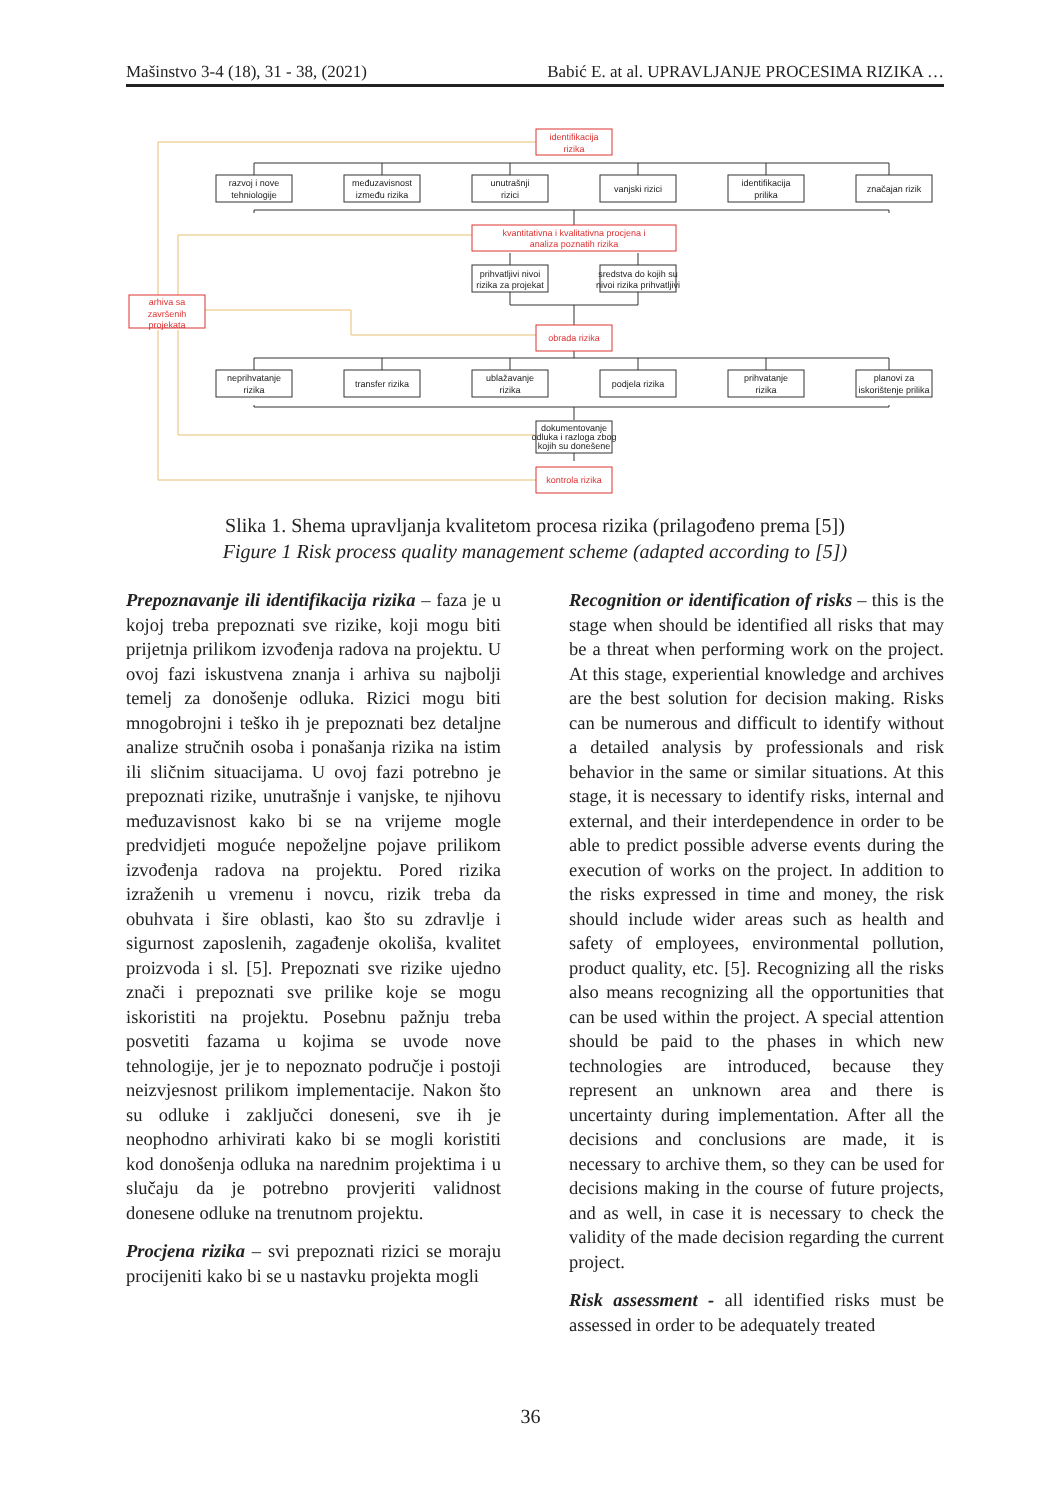Mašinstvo 3-4 (18), 31 - 38, (2021) Babić E. at al. UPRAVLJANJE PROCESIMA RIZIKA …
identifikacija
rizika
kvantitativna i kvalitativna procjena i
analiza poznatih rizika
arhiva sa
završenih
projekata
obrada rizika
kontrola rizika
razvoj i nove
tehniologije
međuzavisnost
između rizika
unutrašnji
rizici
vanjski rizici
identifikacija
prilika
značajan rizik
prihvatljivi nivoi
rizika za projekat
sredstva do kojih su
nivoi rizika prihvatljivi
neprihvatanje
rizika
transfer rizika
ublažavanje
rizika
podjela rizika
prihvatanje
rizika
planovi za
iskorištenje prilika
dokumentovanje
odluka i razloga zbog
kojih su donešene
Slika 1. Shema upravljanja kvalitetom procesa rizika (prilagođeno prema [5])
Figure 1 Risk process quality management scheme (adapted according to [5])
Prepoznavanje ili identifikacija rizika – faza je u kojoj treba prepoznati sve rizike, koji mogu biti prijetnja prilikom izvođenja radova na projektu. U ovoj fazi iskustvena znanja i arhiva su najbolji temelj za donošenje odluka. Rizici mogu biti mnogobrojni i teško ih je prepoznati bez detaljne analize stručnih osoba i ponašanja rizika na istim ili sličnim situacijama. U ovoj fazi potrebno je prepoznati rizike, unutrašnje i vanjske, te njihovu međuzavisnost kako bi se na vrijeme mogle predvidjeti moguće nepoželjne pojave prilikom izvođenja radova na projektu. Pored rizika izraženih u vremenu i novcu, rizik treba da obuhvata i šire oblasti, kao što su zdravlje i sigurnost zaposlenih, zagađenje okoliša, kvalitet proizvoda i sl. [5]. Prepoznati sve rizike ujedno znači i prepoznati sve prilike koje se mogu iskoristiti na projektu. Posebnu pažnju treba posvetiti fazama u kojima se uvode nove tehnologije, jer je to nepoznato područje i postoji neizvjesnost prilikom implementacije. Nakon što su odluke i zaključci doneseni, sve ih je neophodno arhivirati kako bi se mogli koristiti kod donošenja odluka na narednim projektima i u slučaju da je potrebno provjeriti validnost donesene odluke na trenutnom projektu.
Procjena rizika – svi prepoznati rizici se moraju procijeniti kako bi se u nastavku projekta mogli
Recognition or identification of risks – this is the stage when should be identified all risks that may be a threat when performing work on the project. At this stage, experiential knowledge and archives are the best solution for decision making. Risks can be numerous and difficult to identify without a detailed analysis by professionals and risk behavior in the same or similar situations. At this stage, it is necessary to identify risks, internal and external, and their interdependence in order to be able to predict possible adverse events during the execution of works on the project. In addition to the risks expressed in time and money, the risk should include wider areas such as health and safety of employees, environmental pollution, product quality, etc. [5]. Recognizing all the risks also means recognizing all the opportunities that can be used within the project. A special attention should be paid to the phases in which new technologies are introduced, because they represent an unknown area and there is uncertainty during implementation. After all the decisions and conclusions are made, it is necessary to archive them, so they can be used for decisions making in the course of future projects, and as well, in case it is necessary to check the validity of the made decision regarding the current project.
Risk assessment - all identified risks must be assessed in order to be adequately treated
36